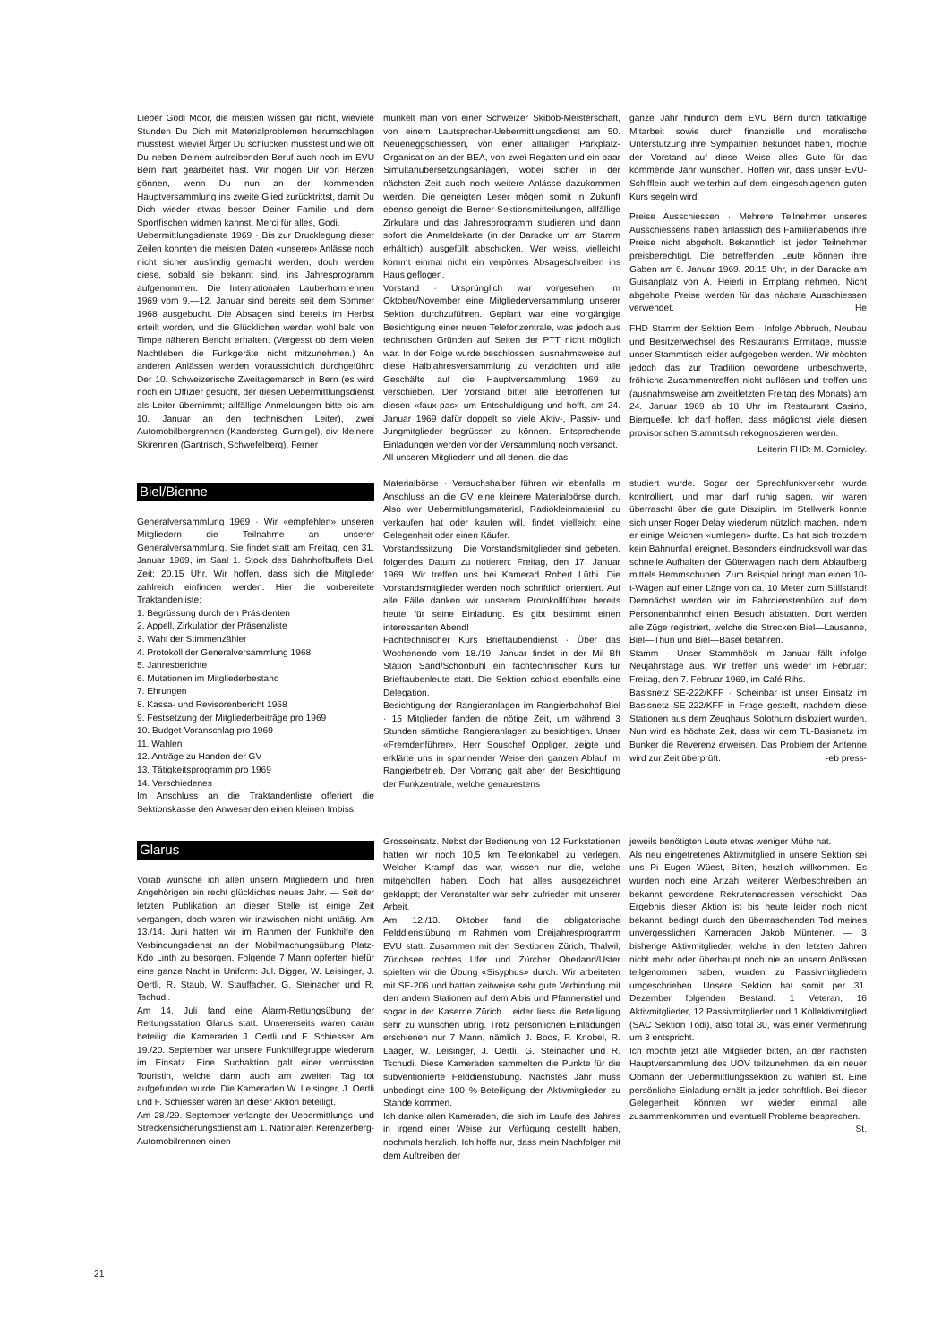Lieber Godi Moor, die meisten wissen gar nicht, wieviele Stunden Du Dich mit Materialproblemen herumschlagen musstest, wieviel Ärger Du schlucken musstest und wie oft Du neben Deinem aufreibenden Beruf auch noch im EVU Bern hart gearbeitet hast. Wir mögen Dir von Herzen gönnen, wenn Du nun an der kommenden Hauptversammlung ins zweite Glied zurücktrittst, damit Du Dich wieder etwas besser Deiner Familie und dem Sportfischen widmen kannst. Merci für alles, Godi.
Uebermittlungsdienste 1969 · Bis zur Drucklegung dieser Zeilen konnten die meisten Daten «unserer» Anlässe noch nicht sicher ausfindig gemacht werden, doch werden diese, sobald sie bekannt sind, ins Jahresprogramm aufgenommen. Die Internationalen Lauberhornrennen 1969 vom 9.—12. Januar sind bereits seit dem Sommer 1968 ausgebucht. Die Absagen sind bereits im Herbst erteilt worden, und die Glücklichen werden wohl bald von Timpe näheren Bericht erhalten. (Vergesst ob dem vielen Nachtleben die Funkgeräte nicht mitzunehmen.) An anderen Anlässen werden voraussichtlich durchgeführt: Der 10. Schweizerische Zweitagemarsch in Bern (es wird noch ein Offizier gesucht, der diesen Uebermittlungsdienst als Leiter übernimmt; allfällige Anmeldungen bitte bis am 10. Januar an den technischen Leiter), zwei Automobilbergrennen (Kandersteg, Gurnigel), div. kleinere Skirennen (Gantrisch, Schwefelberg). Ferner
munkelt man von einer Schweizer Skibob-Meisterschaft, von einem Lautsprecher-Uebermittlungsdienst am 50. Neueneggschiessen, von einer allfälligen Parkplatz-Organisation an der BEA, von zwei Regatten und ein paar Simultanübersetzungsanlagen, wobei sicher in der nächsten Zeit auch noch weitere Anlässe dazukommen werden. Die geneigten Leser mögen somit in Zukunft ebenso geneigt die Berner-Sektionsmitteilungen, allfällige Zirkulare und das Jahresprogramm studieren und dann sofort die Anmeldekarte (in der Baracke um am Stamm erhältlich) ausgefüllt abschicken. Wer weiss, vielleicht kommt einmal nicht ein verpöntes Absageschreiben ins Haus geflogen.
Vorstand · Ursprünglich war vorgesehen, im Oktober/November eine Mitgliederversammlung unserer Sektion durchzuführen. Geplant war eine vorgängige Besichtigung einer neuen Telefonzentrale, was jedoch aus technischen Gründen auf Seiten der PTT nicht möglich war. In der Folge wurde beschlossen, ausnahmsweise auf diese Halbjahresversammlung zu verzichten und alle Geschäfte auf die Hauptversammlung 1969 zu verschieben. Der Vorstand bittet alle Betroffenen für diesen «faux-pas» um Entschuldigung und hofft, am 24. Januar 1969 dafür doppelt so viele Aktiv-, Passiv- und Jungmitglieder begrüssen zu können. Entsprechende Einladungen werden vor der Versammlung noch versandt.
All unseren Mitgliedern und all denen, die das
ganze Jahr hindurch dem EVU Bern durch tatkräftige Mitarbeit sowie durch finanzielle und moralische Unterstützung ihre Sympathien bekundet haben, möchte der Vorstand auf diese Weise alles Gute für das kommende Jahr wünschen. Hoffen wir, dass unser EVU-Schifflein auch weiterhin auf dem eingeschlagenen guten Kurs segeln wird.
Preise Ausschiessen · Mehrere Teilnehmer unseres Ausschiessens haben anlässlich des Familienabends ihre Preise nicht abgeholt. Bekanntlich ist jeder Teilnehmer preisberechtigt. Die betreffenden Leute können ihre Gaben am 6. Januar 1969, 20.15 Uhr, in der Baracke am Guisanplatz von A. Heierli in Empfang nehmen. Nicht abgeholte Preise werden für das nächste Ausschiessen verwendet. He
FHD Stamm der Sektion Bern · Infolge Abbruch, Neubau und Besitzerwechsel des Restaurants Ermitage, musste unser Stammtisch leider aufgegeben werden. Wir möchten jedoch das zur Tradition gewordene unbeschwerte, fröhliche Zusammentreffen nicht auflösen und treffen uns (ausnahmsweise am zweitletzten Freitag des Monats) am 24. Januar 1969 ab 18 Uhr im Restaurant Casino, Bierquelle. Ich darf hoffen, dass möglichst viele diesen provisorischen Stammtisch rekognoszieren werden.
Leiterin FHD: M. Cornioley.
Biel/Bienne
Generalversammlung 1969 · Wir «empfehlen» unseren Mitgliedern die Teilnahme an unserer Generalversammlung. Sie findet statt am Freitag, den 31. Januar 1969, im Saal 1. Stock des Bahnhofbuffets Biel. Zeit: 20.15 Uhr. Wir hoffen, dass sich die Mitglieder zahlreich einfinden werden. Hier die vorbereitete Traktandenliste:
1. Begrüssung durch den Präsidenten
2. Appell, Zirkulation der Präsenzliste
3. Wahl der Stimmenzähler
4. Protokoll der Generalversammlung 1968
5. Jahresberichte
6. Mutationen im Mitgliederbestand
7. Ehrungen
8. Kassa- und Revisorenbericht 1968
9. Festsetzung der Mitgliederbeiträge pro 1969
10. Budget-Voranschlag pro 1969
11. Wahlen
12. Anträge zu Handen der GV
13. Tätigkeitsprogramm pro 1969
14. Verschiedenes
Im Anschluss an die Traktandenliste offeriert die Sektionskasse den Anwesenden einen kleinen Imbiss.
Materialbörse · Versuchshalber führen wir ebenfalls im Anschluss an die GV eine kleinere Materialbörse durch. Also wer Uebermittlungsmaterial, Radiokleinmaterial zu verkaufen hat oder kaufen will, findet vielleicht eine Gelegenheit oder einen Käufer.
Vorstandssitzung · Die Vorstandsmitglieder sind gebeten, folgendes Datum zu notieren: Freitag, den 17. Januar 1969. Wir treffen uns bei Kamerad Robert Lüthi. Die Vorstandsmitglieder werden noch schriftlich orientiert. Auf alle Fälle danken wir unserem Protokollführer bereits heute für seine Einladung. Es gibt bestimmt einen interessanten Abend!
Fachtechnischer Kurs Brieftaubendienst · Über das Wochenende vom 18./19. Januar findet in der Mil Bft Station Sand/Schönbühl ein fachtechnischer Kurs für Brieftaubenleute statt. Die Sektion schickt ebenfalls eine Delegation.
Besichtigung der Rangieranlagen im Rangierbahnhof Biel · 15 Mitglieder fanden die nötige Zeit, um während 3 Stunden sämtliche Rangieranlagen zu besichtigen. Unser «Fremdenführer», Herr Souschef Oppliger, zeigte und erklärte uns in spannender Weise den ganzen Ablauf im Rangierbetrieb. Der Vorrang galt aber der Besichtigung der Funkzentrale, welche genauestens
studiert wurde. Sogar der Sprechfunkverkehr wurde kontrolliert, und man darf ruhig sagen, wir waren überrascht über die gute Disziplin. Im Stellwerk konnte sich unser Roger Delay wiederum nützlich machen, indem er einige Weichen «umlegen» durfte. Es hat sich trotzdem kein Bahnunfall ereignet. Besonders eindrucksvoll war das schnelle Aufhalten der Güterwagen nach dem Ablaufberg mittels Hemmschuhen. Zum Beispiel bringt man einen 10-t-Wagen auf einer Länge von ca. 10 Meter zum Stillstand! Demnächst werden wir im Fahrdienstenbüro auf dem Personenbahnhof einen Besuch abstatten. Dort werden alle Züge registriert, welche die Strecken Biel—Lausanne, Biel—Thun und Biel—Basel befahren.
Stamm · Unser Stammhöck im Januar fällt infolge Neujahrstage aus. Wir treffen uns wieder im Februar: Freitag, den 7. Februar 1969, im Café Rihs.
Basisnetz SE-222/KFF · Scheinbar ist unser Einsatz im Basisnetz SE-222/KFF in Frage gestellt, nachdem diese Stationen aus dem Zeughaus Solothurn disloziert wurden. Nun wird es höchste Zeit, dass wir dem TL-Basisnetz im Bunker die Reverenz erweisen. Das Problem der Antenne wird zur Zeit überprüft. -eb press-
Glarus
Vorab wünsche ich allen unsern Mitgliedern und ihren Angehörigen ein recht glückliches neues Jahr. — Seit der letzten Publikation an dieser Stelle ist einige Zeit vergangen, doch waren wir inzwischen nicht untätig. Am 13./14. Juni hatten wir im Rahmen der Funkhilfe den Verbindungsdienst an der Mobilmachungsübung Platz-Kdo Linth zu besorgen. Folgende 7 Mann opferten hiefür eine ganze Nacht in Uniform: Jul. Bigger, W. Leisinger, J. Oertli, R. Staub, W. Stauffacher, G. Steinacher und R. Tschudi.
Am 14. Juli fand eine Alarm-Rettungsübung der Rettungsstation Glarus statt. Unsererseits waren daran beteiligt die Kameraden J. Oertli und F. Schiesser. Am 19./20. September war unsere Funkhilfegruppe wiederum im Einsatz. Eine Suchaktion galt einer vermissten Touristin, welche dann auch am zweiten Tag tot aufgefunden wurde. Die Kameraden W. Leisinger, J. Oertli und F. Schiesser waren an dieser Aktion beteiligt.
Am 28./29. September verlangte der Uebermittlungs- und Streckensicherungsdienst am 1. Nationalen Kerenzerberg-Automobilrennen einen
Grosseinsatz. Nebst der Bedienung von 12 Funkstationen hatten wir noch 10,5 km Telefonkabel zu verlegen. Welcher Krampf das war, wissen nur die, welche mitgeholfen haben. Doch hat alles ausgezeichnet geklappt; der Veranstalter war sehr zufrieden mit unserer Arbeit.
Am 12./13. Oktober fand die obligatorische Felddienstübung im Rahmen vom Dreijahresprogramm EVU statt. Zusammen mit den Sektionen Zürich, Thalwil, Zürichsee rechtes Ufer und Zürcher Oberland/Uster spielten wir die Übung «Sisyphus» durch. Wir arbeiteten mit SE-206 und hatten zeitweise sehr gute Verbindung mit den andern Stationen auf dem Albis und Pfannenstiel und sogar in der Kaserne Zürich. Leider liess die Beteiligung sehr zu wünschen übrig. Trotz persönlichen Einladungen erschienen nur 7 Mann, nämlich J. Boos, P. Knobel, R. Laager, W. Leisinger, J. Oertli, G. Steinacher und R. Tschudi. Diese Kameraden sammelten die Punkte für die subventionierte Felddienstübung. Nächstes Jahr muss unbedingt eine 100 %-Beteiligung der Aktivmitglieder zu Stande kommen.
Ich danke allen Kameraden, die sich im Laufe des Jahres in irgend einer Weise zur Verfügung gestellt haben, nochmals herzlich. Ich hoffe nur, dass mein Nachfolger mit dem Auftreiben der
jeweils benötigten Leute etwas weniger Mühe hat.
Als neu eingetretenes Aktivmitglied in unsere Sektion sei uns Pi Eugen Wüest, Bilten, herzlich willkommen. Es wurden noch eine Anzahl weiterer Werbeschreiben an bekannt gewordene Rekrutenadressen verschickt. Das Ergebnis dieser Aktion ist bis heute leider noch nicht bekannt, bedingt durch den überraschenden Tod meines unvergesslichen Kameraden Jakob Müntener. — 3 bisherige Aktivmitglieder, welche in den letzten Jahren nicht mehr oder überhaupt noch nie an unsern Anlässen teilgenommen haben, wurden zu Passivmitgliedern umgeschrieben. Unsere Sektion hat somit per 31. Dezember folgenden Bestand: 1 Veteran, 16 Aktivmitglieder, 12 Passivmitglieder und 1 Kollektivmitglied (SAC Sektion Tödi), also total 30, was einer Vermehrung um 3 entspricht.
Ich möchte jetzt alle Mitglieder bitten, an der nächsten Hauptversammlung des UOV teilzunehmen, da ein neuer Obmann der Uebermittlungssektion zu wählen ist. Eine persönliche Einladung erhält ja jeder schriftlich. Bei dieser Gelegenheit könnten wir wieder einmal alle zusammenkommen und eventuell Probleme besprechen. St.
21